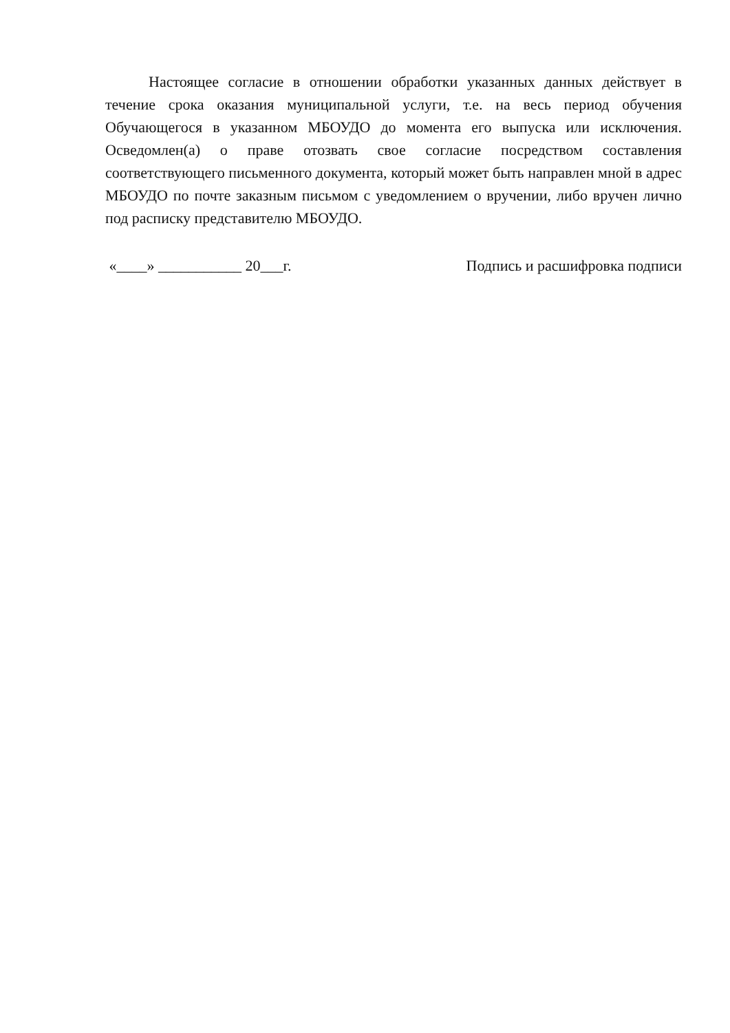Настоящее согласие в отношении обработки указанных данных действует в течение срока оказания муниципальной услуги, т.е. на весь период обучения Обучающегося в указанном МБОУДО до момента его выпуска или исключения. Осведомлен(а) о праве отозвать свое согласие посредством составления соответствующего письменного документа, который может быть направлен мной в адрес МБОУДО по почте заказным письмом с уведомлением о вручении, либо вручен лично под расписку представителю МБОУДО.
«____» ___________ 20___г. Подпись и расшифровка подписи